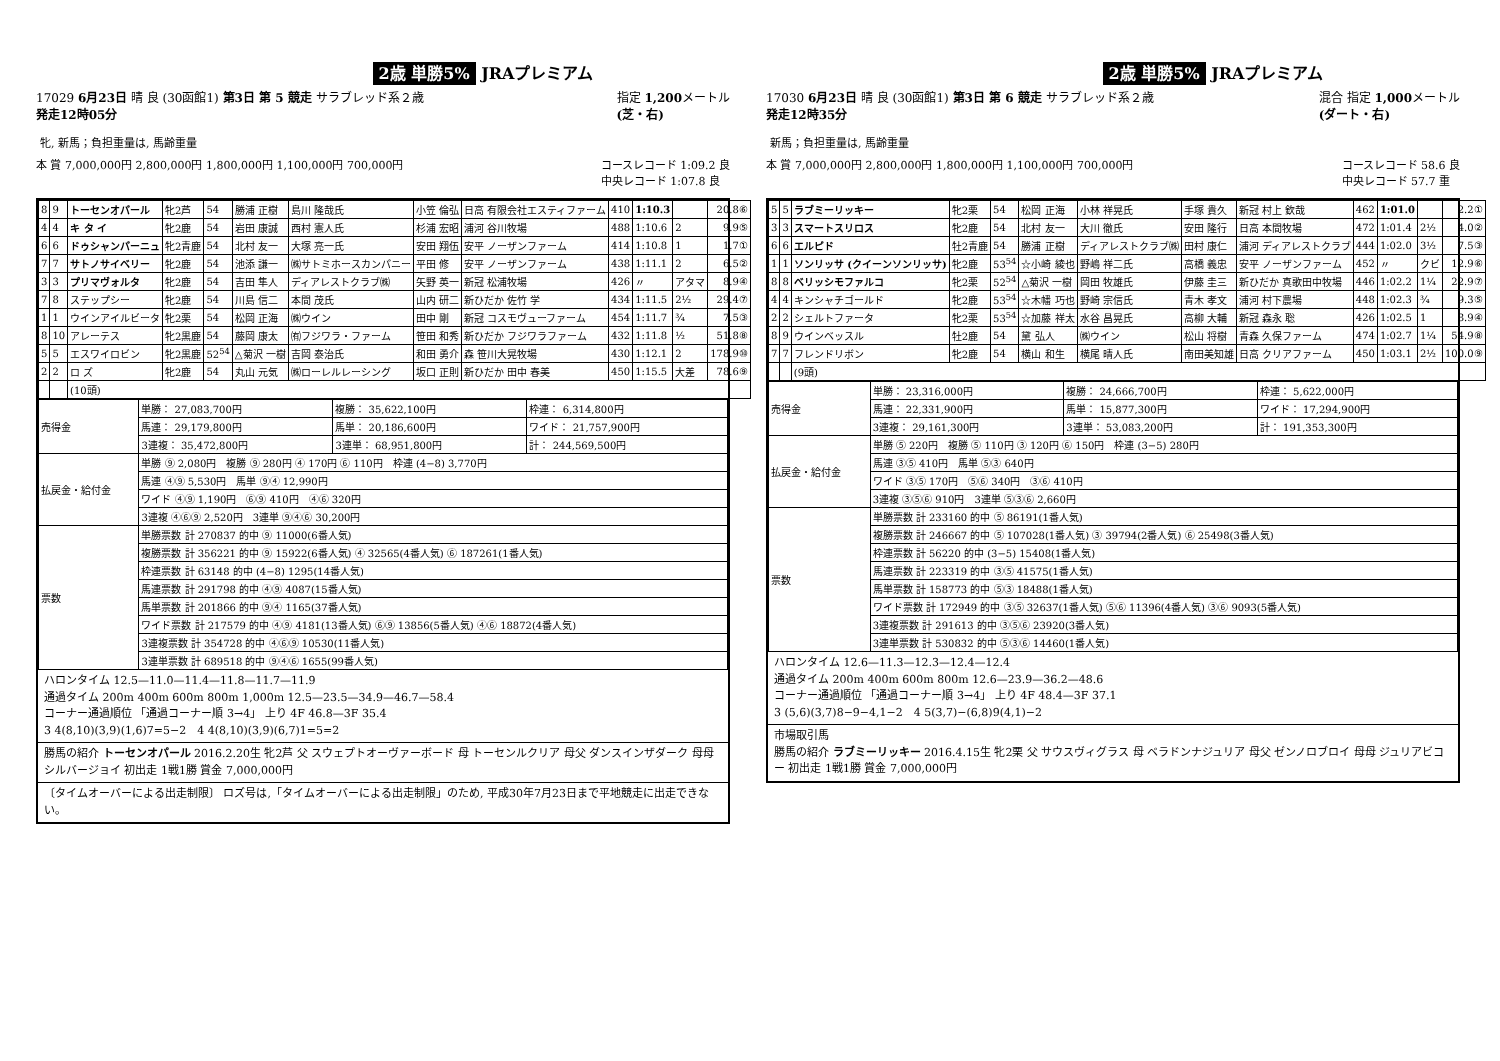2歳 単勝5% JRAプレミアム
17029 6月23日 晴 良 (30函館1) 第3日 第 5 競走 サラブレッド系２歳
発走12時05分
指定 1,200メートル
(芝・右)
牝, 新馬；負担重量は, 馬齢重量
本 賞 7,000,000円 2,800,000円 1,800,000円 1,100,000円 700,000円 コースレコード 1:09.2 良
中央レコード 1:07.8 良
| 8 | 9 | トーセンオパール | 牝2芦 | 54 | 勝浦 正樹 | 島川 隆哉氏 | 小笠 倫弘 | 日高 有限会社エスティファーム | 410 | 1:10.3 | | 20.8⑥ |
| 4 | 4 | キ タ イ | 牝2鹿 | 54 | 岩田 康誠 | 西村 憲人氏 | 杉浦 宏昭 | 浦河 谷川牧場 | 488 | 1:10.6 | 2 | 9.9⑤ |
| 6 | 6 | ドゥシャンパーニュ | 牝2青鹿 | 54 | 北村 友一 | 大塚 亮一氏 | 安田 翔伍 | 安平 ノーザンファーム | 414 | 1:10.8 | 1 | 1.7① |
| 7 | 7 | サトノサイベリー | 牝2鹿 | 54 | 池添 謙一 | ㈱サトミホースカンパニー | 平田 修 | 安平 ノーザンファーム | 438 | 1:11.1 | 2 | 6.5② |
| 3 | 3 | プリマヴォルタ | 牝2鹿 | 54 | 吉田 隼人 | ディアレストクラブ㈱ | 矢野 英一 | 新冠 松浦牧場 | 426 | 〃 | アタマ | 8.9④ |
| 7 | 8 | ステップシー | 牝2鹿 | 54 | 川島 信二 | 本間 茂氏 | 山内 研二 | 新ひだか 佐竹 学 | 434 | 1:11.5 | 2½ | 29.4⑦ |
| 1 | 1 | ウインアイルビータ | 牝2栗 | 54 | 松岡 正海 | ㈱ウイン | 田中 剛 | 新冠 コスモヴューファーム | 454 | 1:11.7 | ¾ | 7.5③ |
| 8 | 10 | アレーテス | 牝2黒鹿 | 54 | 藤岡 康太 | ㈲フジワラ・ファーム | 笹田 和秀 | 新ひだか フジワラファーム | 432 | 1:11.8 | ½ | 51.8⑧ |
| 5 | 5 | エスワイロビン | 牝2黒鹿 | 52<sup>54</sup> | △菊沢 一樹 | 吉岡 泰治氏 | 和田 勇介 | 森 笹川大晃牧場 | 430 | 1:12.1 | 2 | 178.9⑩ |
| 2 | 2 | ロ ズ | 牝2鹿 | 54 | 丸山 元気 | ㈱ローレルレーシング | 坂口 正則 | 新ひだか 田中 春美 | 450 | 1:15.5 | 大差 | 78.6⑨ |
| | | (10頭) | | | | | | | | | | |
| 売得金 | 単勝： 27,083,700円 | 複勝： 35,622,100円 | 枠連： 6,314,800円 |
| | 馬連： 29,179,800円 | 馬単： 20,186,600円 | ワイド： 21,757,900円 |
| | 3連複： 35,472,800円 | 3連単： 68,951,800円 | 計： 244,569,500円 |
| 払戻金・給付金 | 単勝 ⑨ 2,080円 複勝 ⑨ 280円 ④ 170円 ⑥ 110円 枠連 (4−8) 3,770円 | | |
| | 馬連 ④⑨ 5,530円 馬単 ⑨④ 12,990円 | | |
| | ワイド ④⑨ 1,190円 ⑥⑨ 410円 ④⑥ 320円 | | |
| | 3連複 ④⑥⑨ 2,520円 3連単 ⑨④⑥ 30,200円 | | |
| 票数 | 単勝票数 計 270837 的中 ⑨ 11000(6番人気) | | |
| | 複勝票数 計 356221 的中 ⑨ 15922(6番人気) ④ 32565(4番人気) ⑥ 187261(1番人気) | | |
| | 枠連票数 計 63148 的中 (4−8) 1295(14番人気) | | |
| | 馬連票数 計 291798 的中 ④⑨ 4087(15番人気) | | |
| | 馬単票数 計 201866 的中 ⑨④ 1165(37番人気) | | |
| | ワイド票数 計 217579 的中 ④⑨ 4181(13番人気) ⑥⑨ 13856(5番人気) ④⑥ 18872(4番人気) | | |
| | 3連複票数 計 354728 的中 ④⑥⑨ 10530(11番人気) | | |
| | 3連単票数 計 689518 的中 ⑨④⑥ 1655(99番人気) | | |
ハロンタイム 12.5—11.0—11.4—11.8—11.7—11.9
通過タイム 200m 400m 600m 800m 1,000m 12.5—23.5—34.9—46.7—58.4
コーナー通過順位 「通過コーナー順 3→4」 上り 4F 46.8—3F 35.4
3 4(8,10)(3,9)(1,6)7=5−2　4 4(8,10)(3,9)(6,7)1=5=2
勝馬の紹介 トーセンオパール 2016.2.20生 牝2芦 父 スウェプトオーヴァーボード 母 トーセンルクリア 母父 ダンスインザダーク 母母 シルバージョイ 初出走 1戦1勝 賞金 7,000,000円
〔タイムオーバーによる出走制限〕 ロズ号は,「タイムオーバーによる出走制限」のため, 平成30年7月23日まで平地競走に出走できない。
2歳 単勝5% JRAプレミアム
17030 6月23日 晴 良 (30函館1) 第3日 第 6 競走 サラブレッド系２歳
発走12時35分
混合 指定 1,000メートル
(ダート・右)
新馬；負担重量は, 馬齢重量
本 賞 7,000,000円 2,800,000円 1,800,000円 1,100,000円 700,000円 コースレコード 58.6 良
中央レコード 57.7 重
| 5 | 5 | ラブミーリッキー | 牝2栗 | 54 | 松岡 正海 | 小林 祥晃氏 | 手塚 貴久 | 新冠 村上 欽哉 | 462 | 1:01.0 | | 2.2① |
| 3 | 3 | スマートスリロス | 牝2鹿 | 54 | 北村 友一 | 大川 徹氏 | 安田 隆行 | 日高 本間牧場 | 472 | 1:01.4 | 2½ | 4.0② |
| 6 | 6 | エルピド | 牡2青鹿 | 54 | 勝浦 正樹 | ディアレストクラブ㈱ | 田村 康仁 | 浦河 ディアレストクラブ | 444 | 1:02.0 | 3½ | 7.5③ |
| 1 | 1 | ソンリッサ (クイーンソンリッサ) | 牝2鹿 | 53<sup>54</sup> | ☆小崎 綾也 | 野嶋 祥二氏 | 高橋 義忠 | 安平 ノーザンファーム | 452 | 〃 | クビ | 12.9⑥ |
| 8 | 8 | ベリッシモファルコ | 牝2栗 | 52<sup>54</sup> | △菊沢 一樹 | 岡田 牧雄氏 | 伊藤 圭三 | 新ひだか 真歌田中牧場 | 446 | 1:02.2 | 1¼ | 22.9⑦ |
| 4 | 4 | キンシャチゴールド | 牝2鹿 | 53<sup>54</sup> | ☆木幡 巧也 | 野崎 宗信氏 | 青木 孝文 | 浦河 村下農場 | 448 | 1:02.3 | ¾ | 9.3⑤ |
| 2 | 2 | シェルトファータ | 牝2栗 | 53<sup>54</sup> | ☆加藤 祥太 | 水谷 昌晃氏 | 高柳 大輔 | 新冠 森永 聡 | 426 | 1:02.5 | 1 | 8.9④ |
| 8 | 9 | ウインベッスル | 牡2鹿 | 54 | 黛 弘人 | ㈱ウイン | 松山 将樹 | 青森 久保ファーム | 474 | 1:02.7 | 1¼ | 54.9⑧ |
| 7 | 7 | フレンドリボン | 牝2鹿 | 54 | 横山 和生 | 横尾 晴人氏 | 南田美知雄 | 日高 クリアファーム | 450 | 1:03.1 | 2½ | 100.0⑨ |
| | | (9頭) | | | | | | | | | | |
| 売得金 | 単勝： 23,316,000円 | 複勝： 24,666,700円 | 枠連： 5,622,000円 |
| | 馬連： 22,331,900円 | 馬単： 15,877,300円 | ワイド： 17,294,900円 |
| | 3連複： 29,161,300円 | 3連単： 53,083,200円 | 計： 191,353,300円 |
| 払戻金・給付金 | 単勝 ⑤ 220円 複勝 ⑤ 110円 ③ 120円 ⑥ 150円 枠連 (3−5) 280円 | | |
| | 馬連 ③⑤ 410円 馬単 ⑤③ 640円 | | |
| | ワイド ③⑤ 170円 ⑤⑥ 340円 ③⑥ 410円 | | |
| | 3連複 ③⑤⑥ 910円 3連単 ⑤③⑥ 2,660円 | | |
| 票数 | 単勝票数 計 233160 的中 ⑤ 86191(1番人気) | | |
| | 複勝票数 計 246667 的中 ⑤ 107028(1番人気) ③ 39794(2番人気) ⑥ 25498(3番人気) | | |
| | 枠連票数 計 56220 的中 (3−5) 15408(1番人気) | | |
| | 馬連票数 計 223319 的中 ③⑤ 41575(1番人気) | | |
| | 馬単票数 計 158773 的中 ⑤③ 18488(1番人気) | | |
| | ワイド票数 計 172949 的中 ③⑤ 32637(1番人気) ⑤⑥ 11396(4番人気) ③⑥ 9093(5番人気) | | |
| | 3連複票数 計 291613 的中 ③⑤⑥ 23920(3番人気) | | |
| | 3連単票数 計 530832 的中 ⑤③⑥ 14460(1番人気) | | |
ハロンタイム 12.6—11.3—12.3—12.4—12.4
通過タイム 200m 400m 600m 800m 12.6—23.9—36.2—48.6
コーナー通過順位 「通過コーナー順 3→4」 上り 4F 48.4—3F 37.1
3 (5,6)(3,7)8−9−4,1−2　4 5(3,7)−(6,8)9(4,1)−2
市場取引馬
勝馬の紹介 ラブミーリッキー 2016.4.15生 牝2栗 父 サウスヴィグラス 母 ベラドンナジュリア 母父 ゼンノロブロイ 母母 ジュリアビコー 初出走 1戦1勝 賞金 7,000,000円